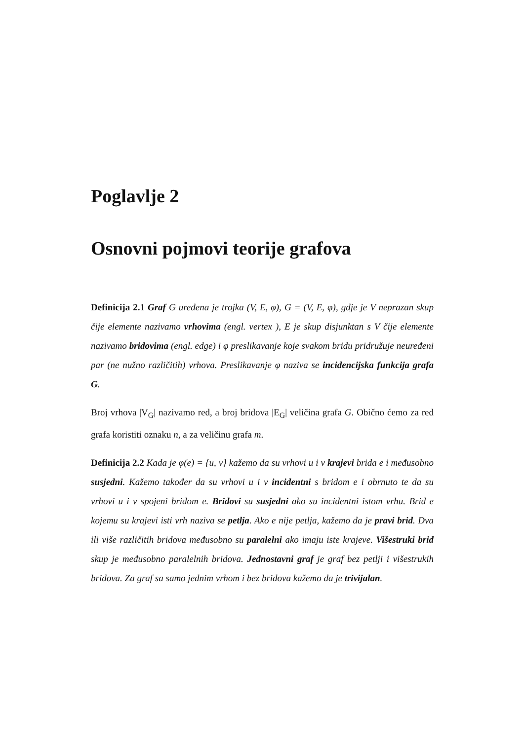Poglavlje 2
Osnovni pojmovi teorije grafova
Definicija 2.1 Graf G uređena je trojka (V, E, φ), G = (V, E, φ), gdje je V neprazan skup čije elemente nazivamo vrhovima (engl. vertex ), E je skup disjunktan s V čije elemente nazivamo bridovima (engl. edge) i φ preslikavanje koje svakom bridu pridružuje neuređeni par (ne nužno različitih) vrhova. Preslikavanje φ naziva se incidencijska funkcija grafa G.
Broj vrhova |V<sub>G</sub>| nazivamo red, a broj bridova |E<sub>G</sub>| veličina grafa G. Obično ćemo za red grafa koristiti oznaku n, a za veličinu grafa m.
Definicija 2.2 Kada je φ(e) = {u, v} kažemo da su vrhovi u i v krajevi brida e i međusobno susjedni. Kažemo također da su vrhovi u i v incidentni s bridom e i obrnuto te da su vrhovi u i v spojeni bridom e. Bridovi su susjedni ako su incidentni istom vrhu. Brid e kojemu su krajevi isti vrh naziva se petlja. Ako e nije petlja, kažemo da je pravi brid. Dva ili više različitih bridova međusobno su paralelni ako imaju iste krajeve. Višestruki brid skup je međusobno paralelnih bridova. Jednostavni graf je graf bez petlji i višestrukih bridova. Za graf sa samo jednim vrhom i bez bridova kažemo da je trivijalan.